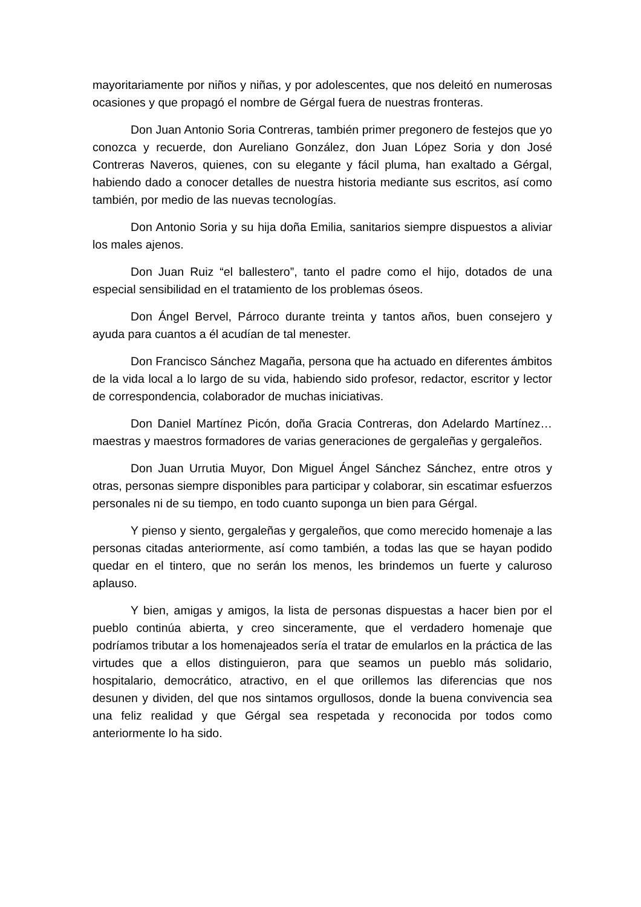mayoritariamente por niños y niñas, y por adolescentes, que nos deleitó en numerosas ocasiones y que propagó el nombre de Gérgal fuera de nuestras fronteras.
Don Juan Antonio Soria Contreras, también primer pregonero de festejos que yo conozca y recuerde, don Aureliano González, don Juan López Soria y don José Contreras Naveros, quienes, con su elegante y fácil pluma, han exaltado a Gérgal, habiendo dado a conocer detalles de nuestra historia mediante sus escritos, así como también, por medio de las nuevas tecnologías.
Don Antonio Soria y su hija doña Emilia, sanitarios siempre dispuestos a aliviar los males ajenos.
Don Juan Ruiz “el ballestero”, tanto el padre como el hijo, dotados de una especial sensibilidad en el tratamiento de los problemas óseos.
Don Ángel Bervel, Párroco durante treinta y tantos años, buen consejero y ayuda para cuantos a él acudían de tal menester.
Don Francisco Sánchez Magaña, persona que ha actuado en diferentes ámbitos de la vida local a lo largo de su vida, habiendo sido profesor, redactor, escritor y lector de correspondencia, colaborador de muchas iniciativas.
Don Daniel Martínez Picón, doña Gracia Contreras, don Adelardo Martínez… maestras y maestros formadores de varias generaciones de gergaleñas y gergaleños.
Don Juan Urrutia Muyor, Don Miguel Ángel Sánchez Sánchez, entre otros y otras, personas siempre disponibles para participar y colaborar, sin escatimar esfuerzos personales ni de su tiempo, en todo cuanto suponga un bien para Gérgal.
Y pienso y siento, gergaleñas y gergaleños, que como merecido homenaje a las personas citadas anteriormente, así como también, a todas las que se hayan podido quedar en el tintero, que no serán los menos, les brindemos un fuerte y caluroso aplauso.
Y bien, amigas y amigos, la lista de personas dispuestas a hacer bien por el pueblo continúa abierta, y creo sinceramente, que el verdadero homenaje que podríamos tributar a los homenajeados sería el tratar de emularlos en la práctica de las virtudes que a ellos distinguieron, para que seamos un pueblo más solidario, hospitalario, democrático, atractivo, en el que orillemos las diferencias que nos desunen y dividen, del que nos sintamos orgullosos, donde la buena convivencia sea una feliz realidad y que Gérgal sea respetada y reconocida por todos como anteriormente lo ha sido.